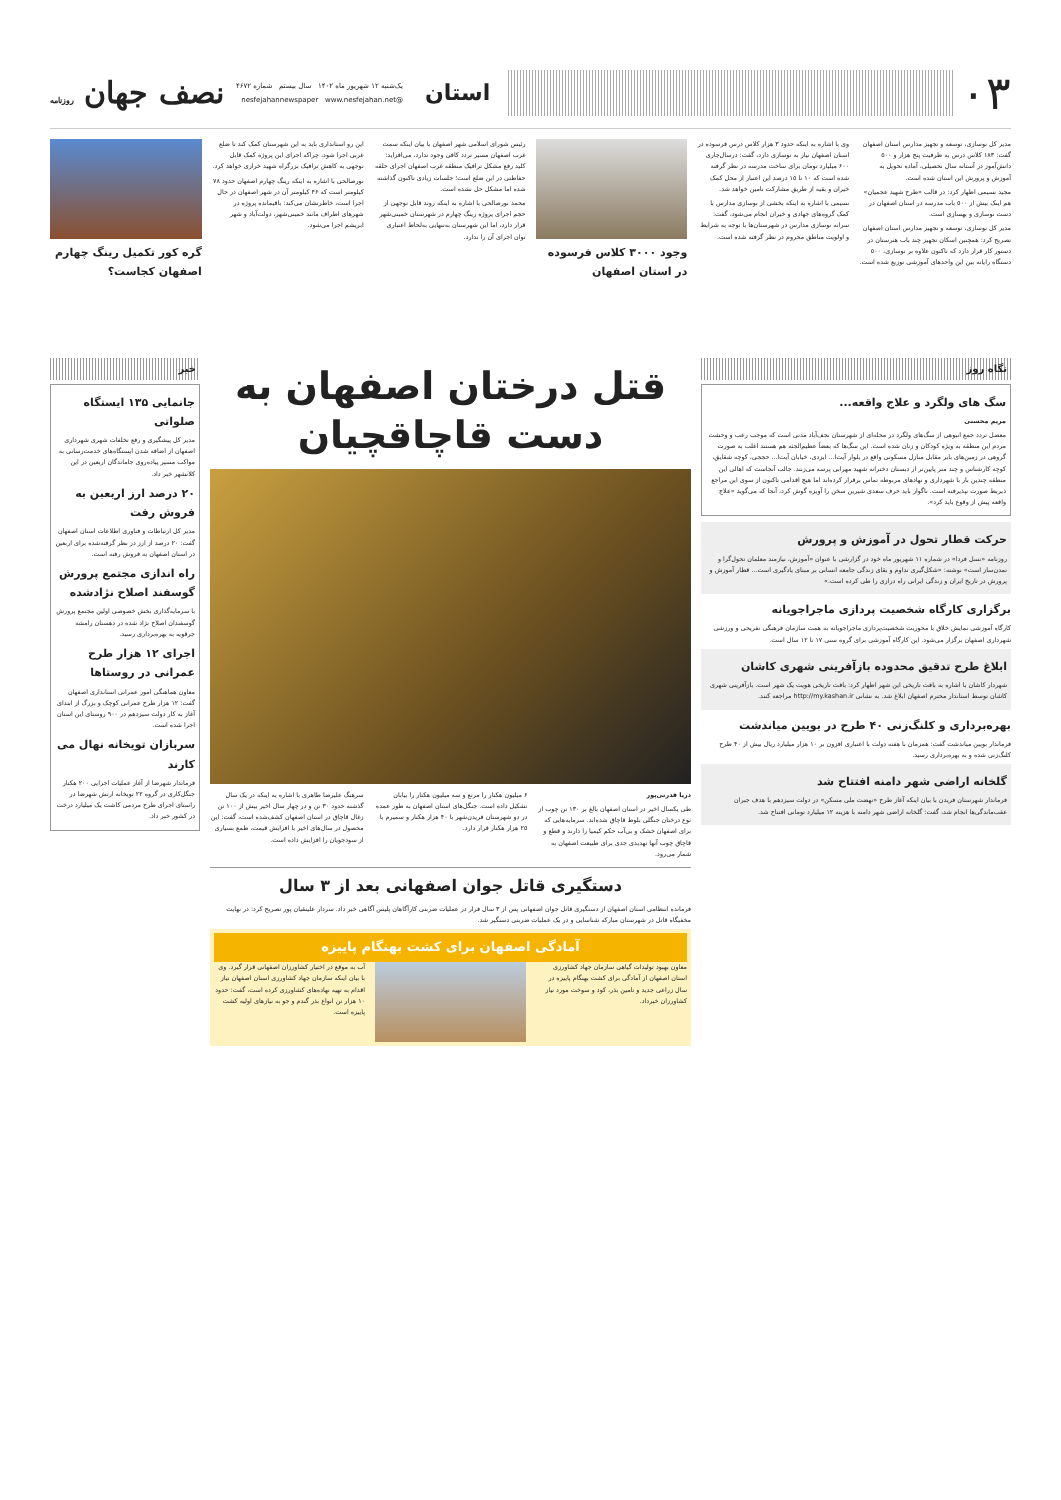۰۳
استان
یک‌شنبه ۱۲ شهریور ماه ۱۴۰۲ سال بیستم شماره ۴۶۷۲
@nesfejahannewspaper www.nesfejahan.net
نصف جهان روزنامه
مدیر کل نوسازی، توسعه و تجهیز مدارس استان اصفهان گفت: ۱۸۳ کلاس درس به ظرفیت پنج هزار و ۵۰۰ دانش‌آموز در آستانه سال تحصیلی، آماده تحویل به آموزش و پرورش این استان شده است.
مجید نسیمی اظهار کرد: در قالب «طرح شهید عجمیان» هم اینک بیش از ۵۰۰ باب مدرسه در استان اصفهان در دست نوسازی و بهسازی است.
مدیر کل نوسازی، توسعه و تجهیز مدارس استان اصفهان تصریح کرد: همچنین اسکان تجهیز چند باب هنرستان در دستور کار قرار دارد که تاکنون علاوه بر نوسازی، ۵۰۰ دستگاه رایانه بین این واحدهای آموزشی توزیع شده است.
وی با اشاره به اینکه حدود ۳ هزار کلاس درس فرسوده در استان اصفهان نیاز به نوسازی دارد، گفت: درسال‌جاری ۶۰۰ میلیارد تومان برای ساخت مدرسه در نظر گرفته شده است که ۱۰ تا ۱۵ درصد این اعتبار از محل کمک خیران و بقیه از طریق مشارکت تامین خواهد شد.
نسیمی با اشاره به اینکه بخشی از نوسازی مدارس با کمک گروه‌های جهادی و خیران انجام می‌شود، گفت: سرانه نوسازی مدارس در شهرستان‌ها با توجه به شرایط و اولویت مناطق محروم در نظر گرفته شده است.
وجود ۳۰۰۰ کلاس فرسوده در استان اصفهان
رئیس شورای اسلامی شهر اصفهان با بیان اینکه سمت غرب اصفهان مسیر تردد کافی وجود ندارد، می‌افزاید: کلید رفع مشکل ترافیک منطقه غرب اصفهان اجرای حلقه حفاظتی در این ضلع است؛ جلسات زیادی تاکنون گذاشته شده اما مشکل حل نشده است.
محمد نورصالحی با اشاره به اینکه روند قابل توجهی از حجم اجرای پروژه رینگ چهارم در شهرستان خمینی‌شهر قرار دارد، اما این شهرستان به‌تنهایی به‌لحاظ اعتباری توان اجرای آن را ندارد.
این رو استانداری باید به این شهرستان کمک کند تا ضلع غربی اجرا شود، چراکه اجرای این پروژه کمک قابل توجهی به کاهش ترافیک بزرگراه شهید خرازی خواهد کرد.
نورصالحی با اشاره به اینکه رینگ چهارم اصفهان حدود ۷۸ کیلومتر است که ۴۶ کیلومتر آن در شهر اصفهان در حال اجرا است، خاطرنشان می‌کند: باقیمانده پروژه در شهرهای اطراف مانند خمینی‌شهر، دولت‌آباد و شهر ابریشم اجرا می‌شود.
گره کور تکمیل رینگ چهارم اصفهان کجاست؟
نگاه روز
سگ های ولگرد و علاج واقعه...
مریم محسنی
معضل تردد جمع انبوهی از سگ‌های ولگرد در محله‌ای از شهرستان نجف‌آباد مدتی است که موجب رعب و وحشت مردم این منطقه به ویژه کودکان و زنان شده است. این سگ‌ها که بعضاً عظیم‌الجثه هم هستند اغلب به صورت گروهی در زمین‌های بایر مقابل منازل مسکونی واقع در بلوار آیت‌ا... ایزدی، خیابان آیت‌ا... حججی، کوچه شقایق، کوچه کارشناس و چند متر پایین‌تر از دبستان دخترانه شهید مهرابی پرسه می‌زنند. جالب آنجاست که اهالی این منطقه چندین بار با شهرداری و نهادهای مربوطه تماس برقرار کرده‌اند اما هیچ اقدامی تاکنون از سوی این مراجع ذیربط صورت نپذیرفته است. ناگوار باید حرف سعدی شیرین سخن را آویزه گوش کرد، آنجا که می‌گوید «علاج واقعه پیش از وقوع باید کرد».
حرکت قطار تحول در آموزش و پرورش
روزنامه «نسل فردا» در شماره ۱۱ شهریور ماه خود در گزارشی با عنوان «آموزش، نیازمند معلمان تحول‌گرا و تمدن‌ساز است» نوشته: «شکل‌گیری تداوم و بقای زندگی جامعه انسانی بر مبنای یادگیری است... قطار آموزش و پرورش در تاریخ ایران و زندگی ایرانی راه درازی را طی کرده است.»
برگزاری کارگاه شخصیت پردازی ماجراجویانه
کارگاه آموزشی نمایش خلاق با محوریت شخصیت‌پردازی ماجراجویانه به همت سازمان فرهنگی تفریحی و ورزشی شهرداری اصفهان برگزار می‌شود. این کارگاه آموزشی برای گروه سنی ۱۷ تا ۱۲ سال است.
ابلاغ طرح تدقیق محدوده بازآفرینی شهری کاشان
شهردار کاشان با اشاره به بافت تاریخی این شهر اظهار کرد: بافت تاریخی هویت یک شهر است. بازآفرینی شهری کاشان توسط استاندار محترم اصفهان ابلاغ شد. به نشانی http://my.kashan.ir مراجعه کنند.
بهره‌برداری و کلنگ‌زنی ۴۰ طرح در بویین میاندشت
فرماندار بویین میاندشت گفت: همزمان با هفته دولت با اعتباری افزون بر ۱۰ هزار میلیارد ریال بیش از ۴۰ طرح کلنگ‌زنی شده و به بهره‌برداری رسید.
گلخانه اراضی شهر دامنه افتتاح شد
فرماندار شهرستان فریدن با بیان اینکه آغاز طرح «نهضت ملی مسکن» در دولت سیزدهم با هدف جبران عقب‌ماندگی‌ها انجام شد، گفت: گلخانه اراضی شهر دامنه با هزینه ۱۲ میلیارد تومانی افتتاح شد.
قتل درختان اصفهان به دست قاچاقچیان
دریا قدرتی‌پور
طی یکسال اخیر در استان اصفهان بالغ بر ۱۳۰ تن چوب از نوع درختان جنگلی بلوط قاچاق شده‌اند. سرمایه‌هایی که برای اصفهان خشک و بی‌آب حکم کیمیا را دارند و قطع و قاچاق چوب آنها تهدیدی جدی برای طبیعت اصفهان به شمار می‌رود.
۶ میلیون هکتار را مرتع و سه میلیون هکتار را بیابان تشکیل داده است. جنگل‌های استان اصفهان به طور عمده در دو شهرستان فریدن‌شهر با ۴۰ هزار هکتار و سمیرم با ۲۵ هزار هکتار قرار دارد.
سرهنگ علیرضا طاهری با اشاره به اینکه در یک سال گذشته حدود ۳۰ تن و در چهار سال اخیر بیش از ۱۰۰ تن زغال قاچاق در استان اصفهان کشف‌شده است، گفت: این محصول در سال‌های اخیر با افزایش قیمت، طمع بسیاری از سودجویان را افزایش داده است.
دستگیری قاتل جوان اصفهانی بعد از ۳ سال
فرمانده انتظامی استان اصفهان از دستگیری قاتل جوان اصفهانی پس از ۳ سال فرار در عملیات ضربتی کارآگاهان پلیس آگاهی خبر داد. سردار علیتقیان پور تصریح کرد: در نهایت مخفیگاه قاتل در شهرستان مبارکه شناسایی و در یک عملیات ضربتی دستگیر شد.
آمادگی اصفهان برای کشت بهنگام پاییزه
معاون بهبود تولیدات گیاهی سازمان جهاد کشاورزی استان اصفهان از آمادگی برای کشت بهنگام پاییزه در سال زراعی جدید و تامین بذر، کود و سوخت مورد نیاز کشاورزان خبرداد.
آب به موقع در اختیار کشاورزان اصفهانی قرار گیرد. وی با بیان اینکه سازمان جهاد کشاورزی استان اصفهان نیاز اقدام به تهیه نهاده‌های کشاورزی کرده است، گفت: حدود ۱۰ هزار تن انواع بذر گندم و جو به نیازهای اولیه کشت پاییزه است.
خبر
جانمایی ۱۳۵ ایستگاه صلواتی
مدیر کل پیشگیری و رفع تخلفات شهری شهرداری اصفهان از اضافه شدن ایستگاه‌های خدمت‌رسانی به مواکب مسیر پیاده‌روی جاماندگان اربعین در این کلانشهر خبر داد.
۲۰ درصد ارز اربعین به فروش رفت
مدیر کل ارتباطات و فناوری اطلاعات استان اصفهان گفت: ۲۰ درصد از ارز در نظر گرفته‌شده برای اربعین در استان اصفهان به فروش رفته است.
راه اندازی مجتمع پرورش گوسفند اصلاح نژادشده
با سرمایه‌گذاری بخش خصوصی اولین مجتمع پرورش گوسفندان اصلاح نژاد شده در دهستان رامشه جرقویه به بهره‌برداری رسید.
اجرای ۱۲ هزار طرح عمرانی در روستاها
معاون هماهنگی امور عمرانی استانداری اصفهان گفت: ۱۲ هزار طرح عمرانی کوچک و بزرگ از ابتدای آغاز به کار دولت سیزدهم در ۹۰۰ روستای این استان اجرا شده است.
سربازان تویخانه نهال می کارند
فرماندار شهرضا از آغاز عملیات اجرایی ۲۰۰ هکتار جنگل‌کاری در گروه ۲۲ تویخانه ارتش شهرضا در راستای اجرای طرح مردمی کاشت یک میلیارد درخت در کشور خبر داد.